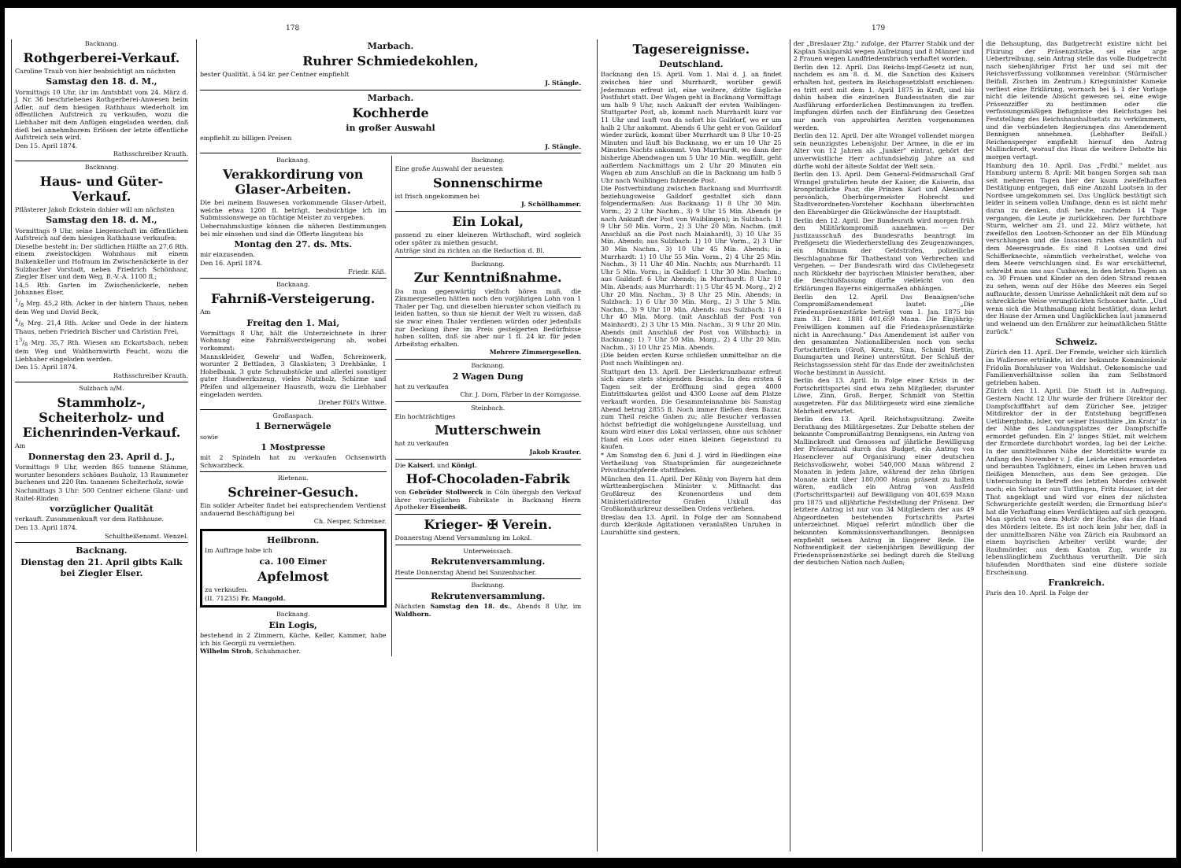178
Backnang.
Rothgerberei-Verkauf.
Caroline Traub von hier beabsichtigt am nächsten
Samstag den 18. d. M.,
Vormittags 10 Uhr, ihr im Amtsblatt vom 24. März d. J. Nr. 36 beschriebenes Rothgerberei-Anwesen beim Adler, auf dem hiesigen Rathhaus wiederholt im öffentlichen Aufstreich zu verkaufen, wozu die Liebhaber mit dem Anfügen eingeladen werden, daß dieß bei annehmbarem Erlösen der letzte öffentliche Aufstreich sein wird.
Den 15. April 1874.
Rathsschreiber Krauth.
Backnang.
Haus- und Güter-Verkauf.
Pflästerer Jakob Eckstein dahier will am nächsten
Samstag den 18. d. M.,
Vormittags 9 Uhr, seine Liegenschaft im öffentlichen Aufstreich auf dem hiesigen Rathhause verkaufen:
Dieselbe besteht in: Der südlichen Hälfte an 27,6 Rth. einem zweistockigen Wohnhaus mit einem Balkenkeller und Hofraum im Zwischenäckerle in der Sulzbacher Vorstadt, neben Friedrich Schönhaar, Ziegler Elser und dem Weg, B.-V.-A. 1100 fl.;
14,5 Rth. Garten im Zwischenäckerle, neben Johannes Elser,
1/8 Mrg. 45,2 Rth. Acker in der hintern Thaus, neben dem Weg und David Beck,
4/8 Mrg. 21,4 Rth. Acker und Oede in der hintern Thaus, neben Friedrich Bischer und Christian Frei,
13/8 Mrg. 35,7 Rth. Wiesen am Eckartsbach, neben dem Weg und Waldhornwirth Feucht, wozu die Liebhaber eingeladen werden.
Den 15. April 1874.
Rathsschreiber Krauth.
Sulzbach a/M.
Stammholz-, Scheiterholz- und Eichenrinden-Verkauf.
Am
Donnerstag den 23. April d. J.,
Vormittags 9 Uhr, werden 865 tannene Stämme, worunter besonders schönes Bauholz, 13 Raummeter buchenes und 220 Rm. tannenes Scheiterholz, sowie
Nachmittags 3 Uhr: 500 Centner eichene Glanz- und Raitel-Rinden
vorzüglicher Qualität
verkauft. Zusammenkunft vor dem Rathhause.
Den 13. April 1874.
Schultheißenamt. Wenzel.
Backnang.
Dienstag den 21. April gibts Kalk bei Ziegler Elser.
Marbach.
Ruhrer Schmiedekohlen,
bester Qualität, à 54 kr. per Centner empfiehlt
J. Stängle.
Marbach.
Kochherde
in großer Auswahl
empfiehlt zu billigen Preisen
J. Stängle.
Backnang.
Verakkordirung von Glaser-Arbeiten.
Die bei meinem Bauwesen vorkommende Glaser-Arbeit, welche etwa 1200 fl. beträgt, beabsichtige ich im Submissionswege an tüchtige Meister zu vergeben.
Uebernahmslustige können die näheren Bestimmungen bei mir einsehen und sind die Offerte längstens bis
Montag den 27. ds. Mts.
mir einzusenden.
Den 16. April 1874.
Friedr. Käß.
Backnang.
Fahrniß-Versteigerung.
Am
Freitag den 1. Mai,
Vormittags 8 Uhr, hält die Unterzeichnete in ihrer Wohnung eine Fahrnißversteigerung ab, wobei vorkommt:
Mannskleider, Gewehr und Waffen, Schreinwerk, worunter 2 Bettladen, 3 Glaskästen; 3 Drehbänke, 1 Hobelbank, 3 gute Schraubstöcke und allerlei sonstiger guter Handwerkszeug, vieles Nutzholz, Schirme und Pfeifen und allgemeiner Hausrath, wozu die Liebhaber eingeladen werden.
Dreher Föll's Wittwe.
Großaspach.
1 Bernerwägele
sowie
1 Mostpresse
mit 2 Spindeln hat zu verkaufen Ochsenwirth Schwarzbeck.
Rietenau.
Schreiner-Gesuch.
Ein solider Arbeiter findet bei entsprechendem Verdienst andauernd Beschäftigung bei
Ch. Nesper, Schreiner.
Heilbronn.
Im Auftrage habe ich
ca. 100 Eimer
Apfelmost
zu verkaufen.
(II. 71235) Fr. Mangold.
Backnang.
Ein Logis,
bestehend in 2 Zimmern, Küche, Keller, Kammer, habe ich bis Georgii zu vermiethen.
Wilhelm Stroh, Schuhmacher.
Backnang.
Eine große Auswahl der neuesten
Sonnenschirme
ist frisch angekommen bei
J. Schöllhammer.
Ein Lokal,
passend zu einer kleineren Wirthschaft, wird sogleich oder später zu miethen gesucht.
Anträge sind zu richten an die Redaction d. Bl.
Backnang.
Zur Kenntnißnahme.
Da man gegenwärtig vielfach hören muß, die Zimmergesellen hätten noch den vorjährigen Lohn von 1 Thaler per Tag, und dieselben hierunter schon vielfach zu leiden hatten, so thun sie hiemit der Welt zu wissen, daß sie zwar einen Thaler verdienen würden oder jedenfalls zur Deckung ihrer im Preis gesteigerten Bedürfnisse haben sollten, daß sie aber nur 1 fl. 24 kr. für jeden Arbeitstag erhalten.
Mehrere Zimmergesellen.
Backnang.
2 Wagen Dung
hat zu verkaufen
Chr. J. Dorn, Färber in der Korngasse.
Steinbach.
Ein hochträchtiges
Mutterschwein
hat zu verkaufen
Jakob Krauter.
Die Kaiserl. und Königl.
Hof-Chocoladen-Fabrik
von Gebrüder Stollwerck in Cöln übergab den Verkauf ihrer vorzüglichen Fabrikate in Backnang Herrn Apotheker Eisenbeiß.
Krieger- ✠ Verein.
Donnerstag Abend Versammlung im Lokal.
Unterweissach.
Rekrutenversammlung.
Heute Donnerstag Abend bei Sanzenbacher.
Backnang.
Rekrutenversammlung.
Nächsten Samstag den 18. ds., Abends 8 Uhr, im Waldhorn.
179
Tagesereignisse.
Deutschland.
Backnang den 15. April. Vom 1. Mai d. J. an findet zwischen hier und Murrhardt, worüber gewiß Jedermann erfreut ist, eine weitere, dritte tägliche Postfahrt statt. Der Wagen geht in Backnang Vormittags um halb 9 Uhr, nach Ankunft der ersten Waiblingen-Stuttgarter Post, ab, kommt nach Murrhardt kurz vor 11 Uhr und lauft von da sofort bis Gaildorf, wo er um halb 2 Uhr ankommt. Abends 6 Uhr geht er von Gaildorf wieder zurück, kommt über Murrhardt um 8 Uhr 10–25 Minuten und läuft bis Backnang, wo er um 10 Uhr 25 Minuten Nachts ankommt. Von Murrhardt, wo dann der bisherige Abendwagen um 5 Uhr 10 Min. wegfällt, geht außerdem Nachmittags um 2 Uhr 20 Minuten ein Wagen ab zum Anschluß an die in Backnang um halb 5 Uhr nach Waiblingen fahrende Post.
Die Postverbindung zwischen Backnang und Murrhardt beziehungsweise Gaildorf gestaltet sich dann folgendermaßen: Aus Backnang: 1) 8 Uhr 30 Min. Vorm., 2) 2 Uhr Nachm., 3) 9 Uhr 15 Min. Abends (je nach Ankunft der Post von Waiblingen); in Sulzbach: 1) 9 Uhr 50 Min. Vorm., 2) 3 Uhr 20 Min. Nachm. (mit Anschluß an die Post nach Mainhardt), 3) 10 Uhr 35 Min. Abends; aus Sulzbach: 1) 10 Uhr Vorm., 2) 3 Uhr 30 Min Nachm., 3) 10 Uhr 45 Min. Abends; in Murrhardt: 1) 10 Uhr 55 Min. Vorm., 2) 4 Uhr 25 Min. Nachm., 3) 11 Uhr 40 Min. Nachts; aus Murrhardt: 11 Uhr 5 Min. Vorm.; in Gaildorf: 1 Uhr 30 Min. Nachm.; aus Gaildorf: 6 Uhr Abends; in Murrhardt: 8 Uhr 10 Min. Abends; aus Murrhardt: 1) 5 Uhr 45 M. Morg., 2) 2 Uhr 20 Min. Nachm., 3) 8 Uhr 25 Min. Abends; in Sulzbach: 1) 6 Uhr 30 Min. Morg., 2) 3 Uhr 5 Min. Nachm., 3) 9 Uhr 10 Min. Abends: aus Sulzbach: 1) 6 Uhr 40 Min. Morg. (mit Anschluß der Post von Mainhardt), 2) 3 Uhr 15 Min. Nachm., 3) 9 Uhr 20 Min. Abends (mit Anschluß der Post von Willsbach); in Backnang: 1) 7 Uhr 50 Min. Morg., 2) 4 Uhr 20 Min. Nachm., 3) 10 Uhr 25 Min. Abends.
(Die beiden ersten Kurse schließen unmittelbar an die Post nach Waiblingen an).
Stuttgart den 13. April. Der Liederkranzbazar erfreut sich eines stets steigenden Besuchs. In den ersten 6 Tagen seit der Eröffnung sind gegen 4000 Eintrittskarten gelöst und 4300 Loose auf dem Platze verkauft worden. Die Gesammteinnahme bis Samstag Abend betrug 2855 fl. Noch immer fließen dem Bazar, zum Theil reiche Gaben zu; alle Besucher verlassen höchst befriedigt die wohlgelungene Ausstellung, und kaum wird einer das Lokal verlassen, ohne aus schöner Hand ein Loos oder einen kleinen Gegenstand zu kaufen.
* Am Samstag den 6. Juni d. J. wird in Riedlingen eine Vertheilung von Staatsprämien für ausgezeichnete Privatzuchtpferde stattfinden.
München den 11. April. Der König von Bayern hat dem württembergischen Minister v. Mittnacht das Großkreuz des Kronenordens und dem Ministerialdirector Grafen Uxkull das Großkomthurkreuz desselben Ordens verliehen.
Breslau den 13. April. In Folge der am Sonnabend durch klerikale Agitationen veranlaßten Unruhen in Laurahütte sind gestern,
der „Breslauer Ztg." zufolge, der Pfarrer Stabik und der Kaplan Saniparski wegen Aufreizung und 8 Männer und 2 Frauen wegen Landfriedensbruch verhaftet worden.
Berlin den 12. April. Das Reichs-Impf-Gesetz ist nun, nachdem es am 8. d. M. die Sanction des Kaisers erhalten hat, gestern im Reichsgesetzblatt erschienen: es tritt erst mit dem 1. April 1875 in Kraft, und bis dahin haben die einzelnen Bundesstaaten die zur Ausführung erforderlichen Bestimmungen zu treffen. Impfungen dürfen nach der Einführung des Gesetzes nur noch von approbirten Aerzten vorgenommen werden.
Berlin den 12. April. Der alte Wrangel vollendet morgen sein neunzigstes Lebensjahr. Der Armee, in die er im Alter von 12 Jahren als „Junker" eintrat, gehört der unverwüstliche Herr achtundsiebzig Jahre an und dürfte wohl der älteste Soldat der Welt sein.
Berlin den 13. April. Dem General-Feldmarschall Graf Wrangel gratulirten heute der Kaiser, die Kaiserin, das kronprinzliche Paar, die Prinzen Karl und Alexander persönlich, Oberbürgermeister Hobrecht und Stadtverordneten-Vorsteher Kochhann überbrachten den Ehrenbürger die Glückwünsche der Hauptstadt.
Berlin den 12. April. Der Bundesrath wird morgen früh den Militärkompromiß annehmen. — Der Justizausschuß des Bundesraths beantragt im Preßgesetz die Wiederherstellung des Zeugenzwanges, ein Minimum der Geldstrafen, polizeiliche Beschlagnahme für Thatbestand von Verbrechen und Vergehen. — Der Bundesrath wird das Civilehegesetz nach Rückkehr der bayrischen Minister berathen, aber die Beschlußfassung dürfte vielleicht von den Erklärungen Bayerns einigermaßen abhängen.
Berlin den 12. April. Das Bennigsen'sche Compromißamendement lautet: „Die Friedenspräsenzstärke beträgt vom 1. Jan. 1875 bis zum 31. Dez. 1881 401,659 Mann. Die Einjährig-Freiwilligen kommen auf die Friedenspräsenzstärke nicht in Anrechnung." Das Amendement ist außer von den gesammten Nationalliberalen noch von sechs Fortschrittlern (Groß, Kreutz, Sinn, Schmid Stettin, Baumgarten und Reine) unterstützt. Der Schluß der Reichstagssession steht für das Ende der zweitnächsten Woche bestimmt in Aussicht.
Berlin den 13. April. In Folge einer Krisis in der Fortschrittspartei sind etwa zehn Mitglieder, darunter Löwe, Zinn, Groß, Berger, Schmidt von Stettin ausgetreten. Für das Militärgesetz wird eine ziemliche Mehrheit erwartet.
Berlin den 13. April. Reichstagssitzung. Zweite Berathung des Militärgesetzes. Zur Debatte stehen der bekannte Compromißantrag Bennigsens, ein Antrag von Mallinckrodt und Genossen auf jährliche Bewilligung der Präsenzzahl durch das Budget, ein Antrag von Hasenclever auf Organisirung einer deutschen Reichsvolkswehr, wobei 540,000 Mann während 2 Monaten in jedem Jahre, während der zehn übrigen Monate nicht über 180,000 Mann präsent zu halten wären, endlich ein Antrag von Ausfeld (Fortschrittspartei) auf Bewilligung von 401,659 Mann pro 1875 und alljährliche Feststellung der Präsenz. Der letztere Antrag ist nur von 34 Mitgliedern der aus 49 Abgeordneten bestehenden Fortschritts Partei unterzeichnet. Miquel referirt mündlich über die bekannten Kommissionsverhandlungen. Bennigsen empfiehlt seinen Antrag in längerer Rede. Die Nothwendigkeit der siebenjährigen Bewilligung der Friedenspräsenzstärke sei bedingt durch die Stellung der deutschen Nation nach Außen;
die Behauptung, das Budgetrecht existire nicht bei Fixirung der Präsenzstärke, sei eine arge Uebertreibung, sein Antrag stelle das volle Budgetrecht nach siebenjähriger Frist her und sei mit der Reichsverfassung vollkommen vereinbar. (Stürmischer Beifall. Zischen im Zentrum.) Kriegsminister Kameke verliest eine Erklärung, wornach bei §. 1 der Vorlage nicht die leitende Absicht gewesen sei, eine ewige Präsenzziffer zu bestimmen oder die verfassungsmäßigen Befugnisse des Reichstages bei Feststellung des Reichshaushaltsetats zu verkümmern, und die verbündeten Regierungen das Amendement Bennigsen annehmen. (Lebhafter Beifall.) Reichensperger empfiehlt hierauf den Antrag Mallinckrodt, worauf das Haus die weitere Debatte bis morgen vertagt.
Hamburg den 10. April. Das „Frdbl." meldet aus Hamburg unterm 8. April: Mit bangen Sorgen sah man seit mehreren Tagen hier der kaum zweifelhaften Bestätigung entgegen, daß eine Anzahl Lootsen in der Nordsee umgekommen sei. Das Unglück bestätigt sich leider in seinem vollen Umfange, denn es ist nicht mehr daran zu denken, daß heute, nachdem 14 Tage vergangen, die Leute je zurückkehren. Der furchtbare Sturm, welcher am 21. und 22. März wüthete, hat zweifellos den Lootsen-Schooner an der Elb Mündung verschlungen und die Insassen ruhen sämmtlich auf dem Meeresgrunde. Es sind 8 Lootsen und drei Schifferknechte, sämmtlich verheirathet, welche von dem Meere verschlungen sind. Es war erschütternd, schreibt man uns aus Cuxhaven, in den letzten Tagen an ca. 30 Frauen und Kinder an den öden Strand rennen zu sehen, wenn auf der Höhe des Meeres ein Segel auftauchte, dessen Umrisse Aehnlichkeit mit dem auf so schreckliche Weise verunglückten Schooner hatte. „Und wenn sich die Muthmaßung nicht bestätigt, dann kehrt der Hause der Armen und Unglücklichen laut jammernd und weinend um den Ernährer zur heimathlichen Stätte zurück."
Schweiz.
Zürich den 11. April. Der Fremde, welcher sich kürzlich im Wallersee ertränkte, ist der bekannte Kommissionär Fridolin Bornhäuser von Waldshut. Oekonomische und Familienverhältnisse sollen ihn zum Selbstmord getrieben haben.
Zürich den 11. April. Die Stadt ist in Aufregung. Gestern Nacht 12 Uhr wurde der frühere Direktor der Dampfschifffahrt auf dem Züricher See, jetziger Mitdirektor der in der Entstehung begriffenen Uetlibergbahn, Isler, vor seiner Hausthüre „im Kratz" in der Nähe des Landungsplatzes der Dampfschiffe ermordet gefunden. Ein 2' langes Stilet, mit welchem der Ermordete durchbohrt worden, lag bei der Leiche. In der unmittelbaren Nähe der Mordstätte wurde zu Anfang des November v. J. die Leiche eines ermordeten und beraubten Taglöhners, eines im Leben braven und fleißigen Menschen, aus dem See gezogen. Die Untersuchung in Betreff des letzten Mordes schwebt noch; ein Schuster aus Tuttlingen, Fritz Hauser, ist der That angeklagt und wird vor eines der nächsten Schwurgerichte gestellt werden; die Ermordung Isler's hat die Verhaftung eines Verdächtigen auf sich gezogen. Man spricht von dem Motiv der Rache, das die Hand des Mörders leitete. Es ist noch kein Jahr her, daß in der unmittelbaren Nähe von Zürich ein Raubmord an einem bayrischen Arbeiter verübt wurde; der Raubmörder, aus dem Kanton Zug, wurde zu lebenslänglichem Zuchthaus verurtheilt. Die sich häufenden Mordthaten sind eine düstere soziale Erscheinung.
Frankreich.
Paris den 10. April. In Folge der